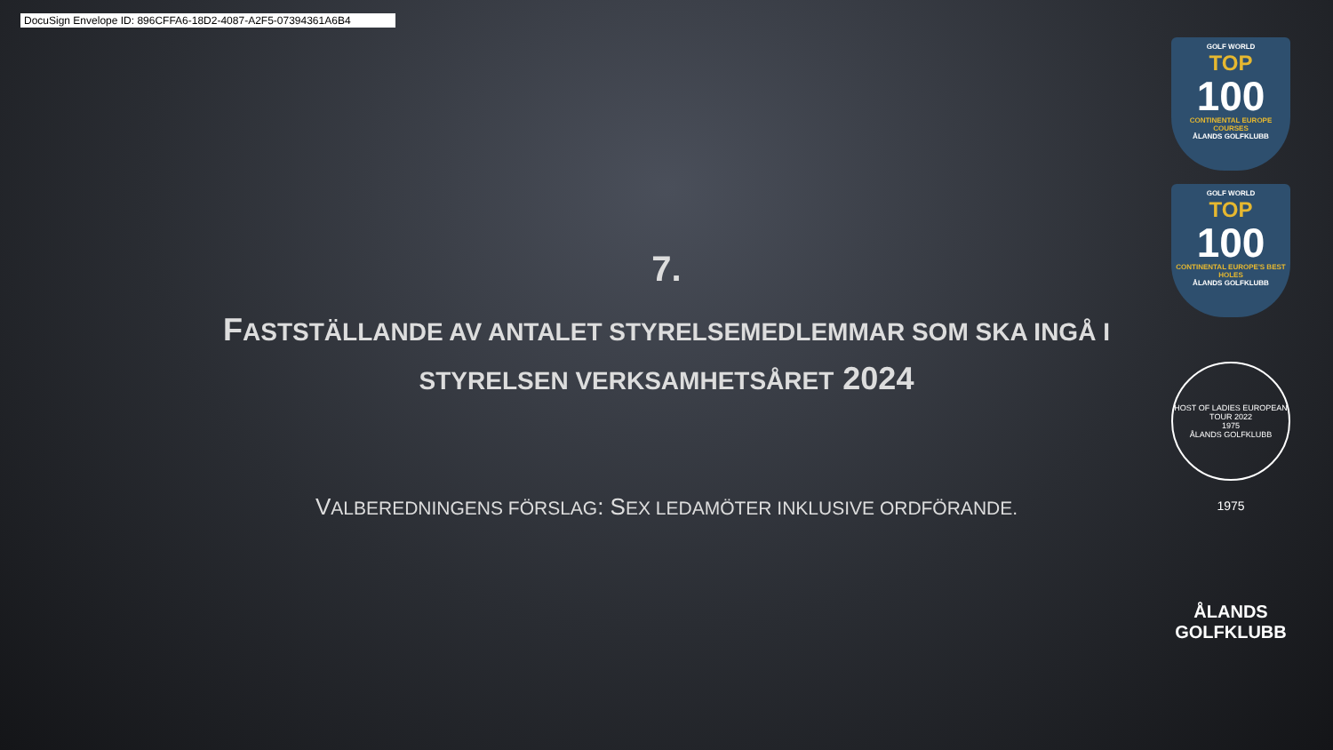DocuSign Envelope ID: 896CFFA6-18D2-4087-A2F5-07394361A6B4
7.
FASTSTÄLLANDE AV ANTALET STYRELSEMEDLEMMAR SOM SKA INGÅ I STYRELSEN VERKSAMHETSÅRET 2024
VALBEREDNINGENS FÖRSLAG: SEX LEDAMÖTER INKLUSIVE ORDFÖRANDE.
GOLF WORLD
TOP
100
CONTINENTAL EUROPE COURSES
ÅLANDS GOLFKLUBB
GOLF WORLD
TOP
100
CONTINENTAL EUROPE'S BEST HOLES
ÅLANDS GOLFKLUBB
HOST OF LADIES EUROPEAN TOUR 2022
1975
ÅLANDS GOLFKLUBB
1975
ÅLANDS
GOLFKLUBB